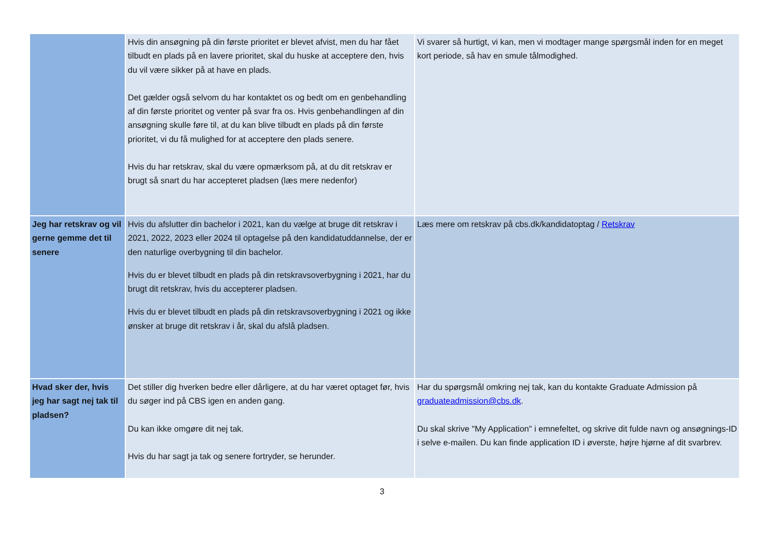| | Hvis din ansøgning på din første prioritet er blevet afvist, men du har fået tilbudt en plads på en lavere prioritet, skal du huske at acceptere den, hvis du vil være sikker på at have en plads. Det gælder også selvom du har kontaktet os og bedt om en genbehandling af din første prioritet og venter på svar fra os. Hvis genbehandlingen af din ansøgning skulle føre til, at du kan blive tilbudt en plads på din første prioritet, vi du få mulighed for at acceptere den plads senere. Hvis du har retskrav, skal du være opmærksom på, at du dit retskrav er brugt så snart du har accepteret pladsen (læs mere nedenfor) | Vi svarer så hurtigt, vi kan, men vi modtager mange spørgsmål inden for en meget kort periode, så hav en smule tålmodighed. |
| Jeg har retskrav og vil gerne gemme det til senere | Hvis du afslutter din bachelor i 2021, kan du vælge at bruge dit retskrav i 2021, 2022, 2023 eller 2024 til optagelse på den kandidatuddannelse, der er den naturlige overbygning til din bachelor. Hvis du er blevet tilbudt en plads på din retskravsoverbygning i 2021, har du brugt dit retskrav, hvis du accepterer pladsen. Hvis du er blevet tilbudt en plads på din retskravsoverbygning i 2021 og ikke ønsker at bruge dit retskrav i år, skal du afslå pladsen. | Læs mere om retskrav på cbs.dk/kandidatoptag / Retskrav |
| Hvad sker der, hvis jeg har sagt nej tak til pladsen? | Det stiller dig hverken bedre eller dårligere, at du har været optaget før, hvis du søger ind på CBS igen en anden gang. Du kan ikke omgøre dit nej tak. Hvis du har sagt ja tak og senere fortryder, se herunder. | Har du spørgsmål omkring nej tak, kan du kontakte Graduate Admission på graduateadmission@cbs.dk . Du skal skrive "My Application" i emnefeltet, og skrive dit fulde navn og ansøgnings-ID i selve e-mailen. Du kan finde application ID i øverste, højre hjørne af dit svarbrev. |
3